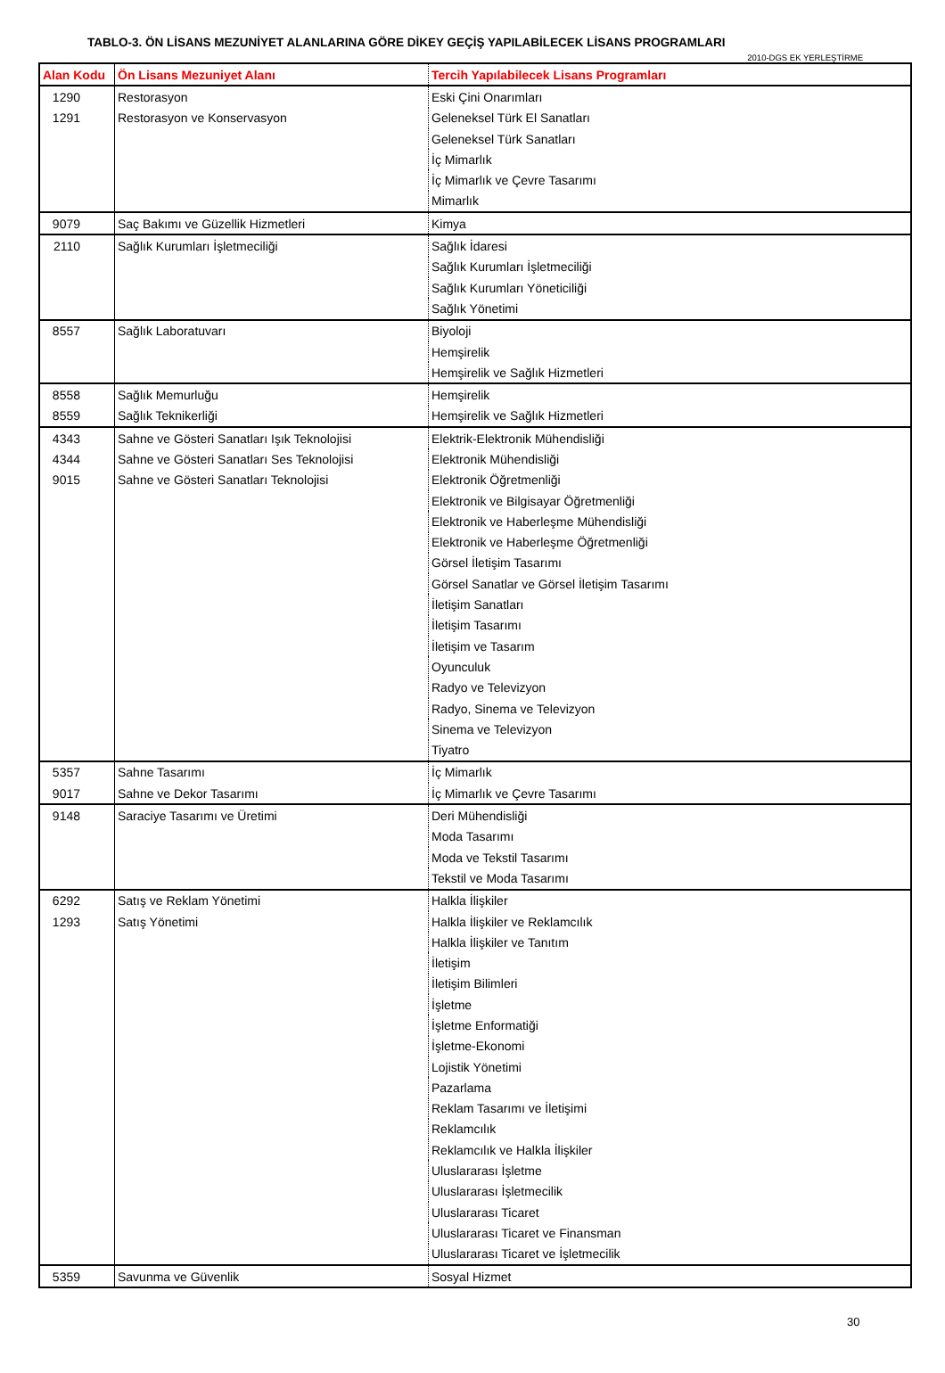TABLO-3. ÖN LİSANS MEZUNİYET ALANLARINA GÖRE DİKEY GEÇİŞ YAPILABİLECEK LİSANS PROGRAMLARI
2010-DGS EK YERLEŞTİRME
| Alan Kodu | Ön Lisans Mezuniyet Alanı | Tercih Yapılabilecek Lisans Programları |
| --- | --- | --- |
| 1290 | Restorasyon | Eski Çini Onarımları |
| 1291 | Restorasyon ve Konservasyon | Geleneksel Türk El Sanatları |
| | | Geleneksel Türk Sanatları |
| | | İç Mimarlık |
| | | İç Mimarlık ve Çevre Tasarımı |
| | | Mimarlık |
| 9079 | Saç Bakımı ve Güzellik Hizmetleri | Kimya |
| 2110 | Sağlık Kurumları İşletmeciliği | Sağlık İdaresi |
| | | Sağlık Kurumları İşletmeciliği |
| | | Sağlık Kurumları Yöneticiliği |
| | | Sağlık Yönetimi |
| 8557 | Sağlık Laboratuvarı | Biyoloji |
| | | Hemşirelik |
| | | Hemşirelik ve Sağlık Hizmetleri |
| 8558 | Sağlık Memurluğu | Hemşirelik |
| 8559 | Sağlık Teknikerliği | Hemşirelik ve Sağlık Hizmetleri |
| 4343 | Sahne ve Gösteri Sanatları Işık Teknolojisi | Elektrik-Elektronik Mühendisliği |
| 4344 | Sahne ve Gösteri Sanatları Ses Teknolojisi | Elektronik Mühendisliği |
| 9015 | Sahne ve Gösteri Sanatları Teknolojisi | Elektronik Öğretmenliği |
| | | Elektronik ve Bilgisayar Öğretmenliği |
| | | Elektronik ve Haberleşme Mühendisliği |
| | | Elektronik ve Haberleşme Öğretmenliği |
| | | Görsel İletişim Tasarımı |
| | | Görsel Sanatlar ve Görsel İletişim Tasarımı |
| | | İletişim Sanatları |
| | | İletişim Tasarımı |
| | | İletişim ve Tasarım |
| | | Oyunculuk |
| | | Radyo ve Televizyon |
| | | Radyo, Sinema ve Televizyon |
| | | Sinema ve Televizyon |
| | | Tiyatro |
| 5357 | Sahne Tasarımı | İç Mimarlık |
| 9017 | Sahne ve Dekor Tasarımı | İç Mimarlık ve Çevre Tasarımı |
| 9148 | Saraciye Tasarımı ve Üretimi | Deri Mühendisliği |
| | | Moda Tasarımı |
| | | Moda ve Tekstil Tasarımı |
| | | Tekstil ve Moda Tasarımı |
| 6292 | Satış ve Reklam Yönetimi | Halkla İlişkiler |
| 1293 | Satış Yönetimi | Halkla İlişkiler ve Reklamcılık |
| | | Halkla İlişkiler ve Tanıtım |
| | | İletişim |
| | | İletişim Bilimleri |
| | | İşletme |
| | | İşletme Enformatiği |
| | | İşletme-Ekonomi |
| | | Lojistik Yönetimi |
| | | Pazarlama |
| | | Reklam Tasarımı ve İletişimi |
| | | Reklamcılık |
| | | Reklamcılık ve Halkla İlişkiler |
| | | Uluslararası İşletme |
| | | Uluslararası İşletmecilik |
| | | Uluslararası Ticaret |
| | | Uluslararası Ticaret ve Finansman |
| | | Uluslararası Ticaret ve İşletmecilik |
| 5359 | Savunma ve Güvenlik | Sosyal Hizmet |
30